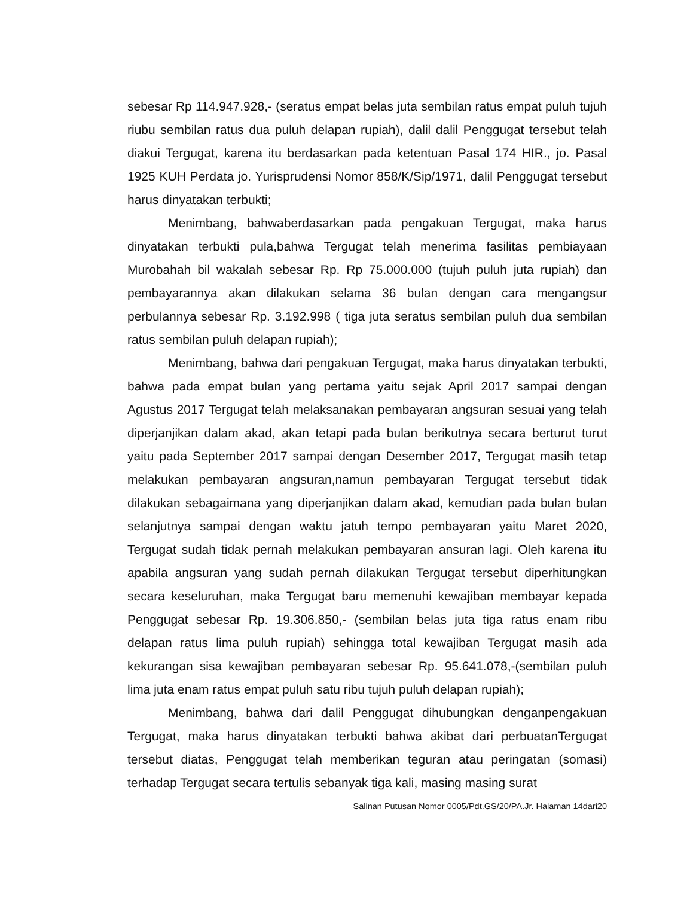sebesar Rp 114.947.928,- (seratus empat belas juta sembilan ratus empat puluh tujuh riubu sembilan ratus dua puluh delapan rupiah), dalil dalil Penggugat tersebut telah diakui Tergugat, karena itu berdasarkan pada ketentuan Pasal 174 HIR., jo. Pasal 1925 KUH Perdata jo. Yurisprudensi Nomor 858/K/Sip/1971, dalil Penggugat tersebut harus dinyatakan terbukti;
Menimbang, bahwaberdasarkan pada pengakuan Tergugat, maka harus dinyatakan terbukti pula,bahwa Tergugat telah menerima fasilitas pembiayaan Murobahah bil wakalah sebesar Rp. Rp 75.000.000 (tujuh puluh juta rupiah) dan pembayarannya akan dilakukan selama 36 bulan dengan cara mengangsur perbulannya sebesar Rp. 3.192.998 ( tiga juta seratus sembilan puluh dua sembilan ratus sembilan puluh delapan rupiah);
Menimbang, bahwa dari pengakuan Tergugat, maka harus dinyatakan terbukti, bahwa pada empat bulan yang pertama yaitu sejak April 2017 sampai dengan Agustus 2017 Tergugat telah melaksanakan pembayaran angsuran sesuai yang telah diperjanjikan dalam akad, akan tetapi pada bulan berikutnya secara berturut turut yaitu pada September 2017 sampai dengan Desember 2017, Tergugat masih tetap melakukan pembayaran angsuran,namun pembayaran Tergugat tersebut tidak dilakukan sebagaimana yang diperjanjikan dalam akad, kemudian pada bulan bulan selanjutnya sampai dengan waktu jatuh tempo pembayaran yaitu Maret 2020, Tergugat sudah tidak pernah melakukan pembayaran ansuran lagi. Oleh karena itu apabila angsuran yang sudah pernah dilakukan Tergugat tersebut diperhitungkan secara keseluruhan, maka Tergugat baru memenuhi kewajiban membayar kepada Penggugat sebesar Rp. 19.306.850,- (sembilan belas juta tiga ratus enam ribu delapan ratus lima puluh rupiah) sehingga total kewajiban Tergugat masih ada kekurangan sisa kewajiban pembayaran sebesar Rp. 95.641.078,-(sembilan puluh lima juta enam ratus empat puluh satu ribu tujuh puluh delapan rupiah);
Menimbang, bahwa dari dalil Penggugat dihubungkan denganpengakuan Tergugat, maka harus dinyatakan terbukti bahwa akibat dari perbuatanTergugat tersebut diatas, Penggugat telah memberikan teguran atau peringatan (somasi) terhadap Tergugat secara tertulis sebanyak tiga kali, masing masing surat
Salinan Putusan Nomor 0005/Pdt.GS/20/PA.Jr. Halaman 14dari20